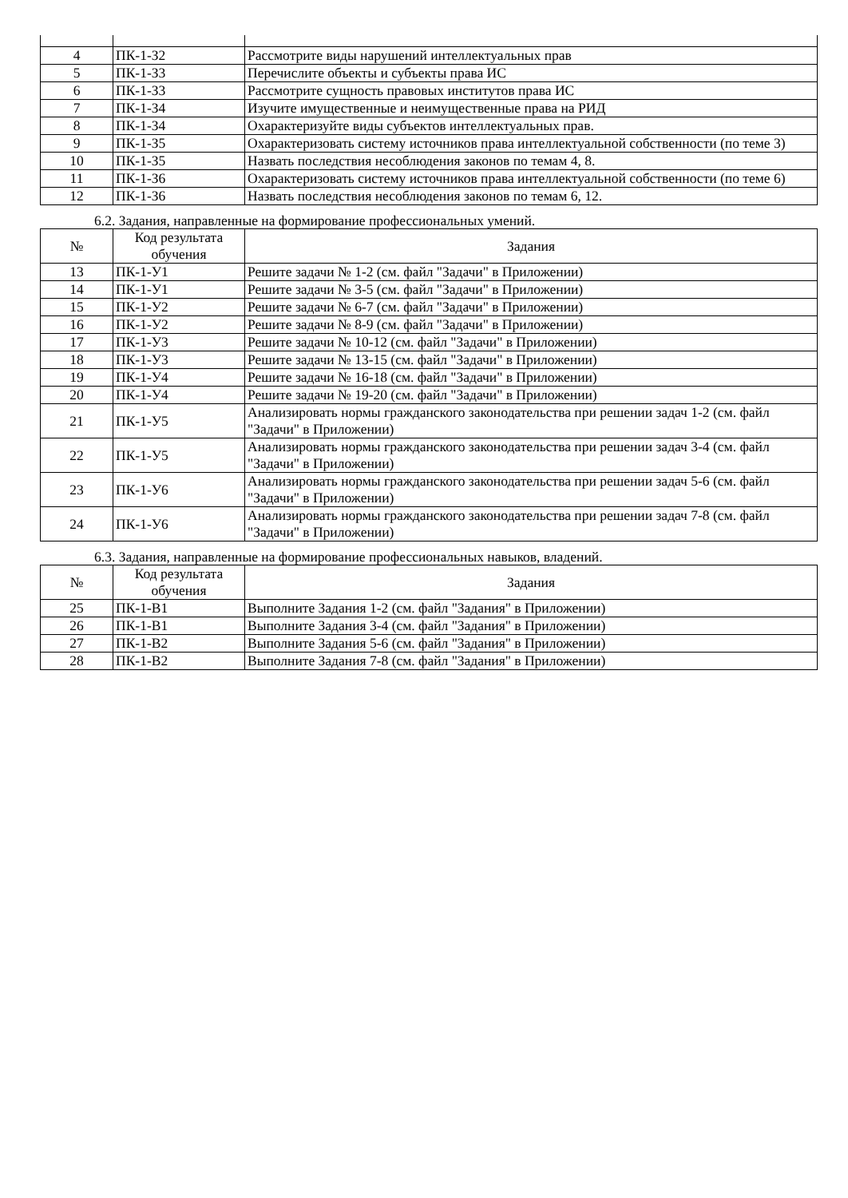| 4 | ПК-1-З2 | Рассмотрите виды нарушений интеллектуальных прав |
| 5 | ПК-1-З3 | Перечислите объекты и субъекты права ИС |
| 6 | ПК-1-З3 | Рассмотрите сущность правовых институтов права ИС |
| 7 | ПК-1-З4 | Изучите имущественные и неимущественные права на РИД |
| 8 | ПК-1-З4 | Охарактеризуйте виды субъектов интеллектуальных прав. |
| 9 | ПК-1-З5 | Охарактеризовать систему источников права интеллектуальной собственности (по теме 3) |
| 10 | ПК-1-З5 | Назвать последствия несоблюдения законов по темам 4, 8. |
| 11 | ПК-1-З6 | Охарактеризовать систему источников права интеллектуальной собственности (по теме 6) |
| 12 | ПК-1-З6 | Назвать последствия несоблюдения законов по темам 6, 12. |
6.2. Задания, направленные на формирование профессиональных умений.
| № | Код результата обучения | Задания |
| --- | --- | --- |
| 13 | ПК-1-У1 | Решите задачи № 1-2 (см. файл "Задачи" в Приложении) |
| 14 | ПК-1-У1 | Решите задачи № 3-5 (см. файл "Задачи" в Приложении) |
| 15 | ПК-1-У2 | Решите задачи № 6-7 (см. файл "Задачи" в Приложении) |
| 16 | ПК-1-У2 | Решите задачи № 8-9 (см. файл "Задачи" в Приложении) |
| 17 | ПК-1-У3 | Решите задачи № 10-12 (см. файл "Задачи" в Приложении) |
| 18 | ПК-1-У3 | Решите задачи № 13-15 (см. файл "Задачи" в Приложении) |
| 19 | ПК-1-У4 | Решите задачи № 16-18 (см. файл "Задачи" в Приложении) |
| 20 | ПК-1-У4 | Решите задачи № 19-20 (см. файл "Задачи" в Приложении) |
| 21 | ПК-1-У5 | Анализировать нормы гражданского законодательства при решении задач 1-2 (см. файл "Задачи" в Приложении) |
| 22 | ПК-1-У5 | Анализировать нормы гражданского законодательства при решении задач 3-4 (см. файл "Задачи" в Приложении) |
| 23 | ПК-1-У6 | Анализировать нормы гражданского законодательства при решении задач 5-6 (см. файл "Задачи" в Приложении) |
| 24 | ПК-1-У6 | Анализировать нормы гражданского законодательства при решении задач 7-8 (см. файл "Задачи" в Приложении) |
6.3. Задания, направленные на формирование профессиональных навыков, владений.
| № | Код результата обучения | Задания |
| --- | --- | --- |
| 25 | ПК-1-В1 | Выполните Задания 1-2 (см. файл "Задания" в Приложении) |
| 26 | ПК-1-В1 | Выполните Задания 3-4 (см. файл "Задания" в Приложении) |
| 27 | ПК-1-В2 | Выполните Задания 5-6 (см. файл "Задания" в Приложении) |
| 28 | ПК-1-В2 | Выполните Задания 7-8 (см. файл "Задания" в Приложении) |